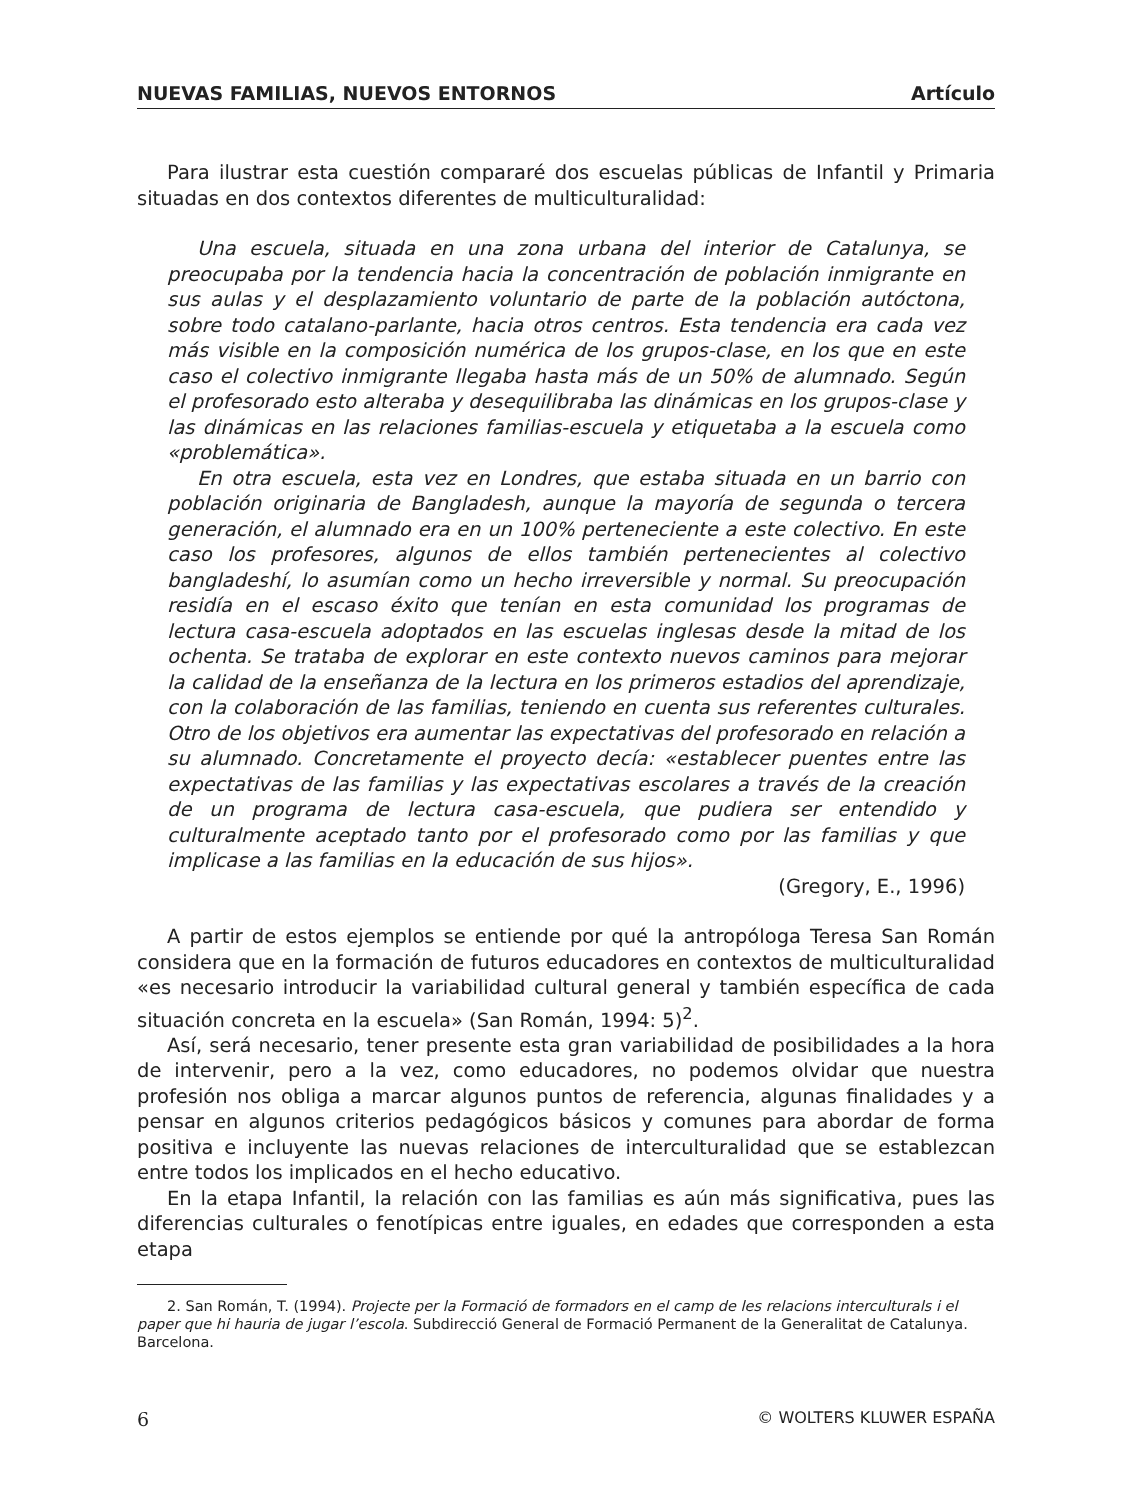NUEVAS FAMILIAS, NUEVOS ENTORNOS Artículo
Para ilustrar esta cuestión compararé dos escuelas públicas de Infantil y Primaria situadas en dos contextos diferentes de multiculturalidad:
Una escuela, situada en una zona urbana del interior de Catalunya, se preocupaba por la tendencia hacia la concentración de población inmigrante en sus aulas y el desplazamiento voluntario de parte de la población autóctona, sobre todo catalano-parlante, hacia otros centros. Esta tendencia era cada vez más visible en la composición numérica de los grupos-clase, en los que en este caso el colectivo inmigrante llegaba hasta más de un 50% de alumnado. Según el profesorado esto alteraba y desequilibraba las dinámicas en los grupos-clase y las dinámicas en las relaciones familias-escuela y etiquetaba a la escuela como «problemática».
En otra escuela, esta vez en Londres, que estaba situada en un barrio con población originaria de Bangladesh, aunque la mayoría de segunda o tercera generación, el alumnado era en un 100% perteneciente a este colectivo. En este caso los profesores, algunos de ellos también pertenecientes al colectivo bangladeshí, lo asumían como un hecho irreversible y normal. Su preocupación residía en el escaso éxito que tenían en esta comunidad los programas de lectura casa-escuela adoptados en las escuelas inglesas desde la mitad de los ochenta. Se trataba de explorar en este contexto nuevos caminos para mejorar la calidad de la enseñanza de la lectura en los primeros estadios del aprendizaje, con la colaboración de las familias, teniendo en cuenta sus referentes culturales. Otro de los objetivos era aumentar las expectativas del profesorado en relación a su alumnado. Concretamente el proyecto decía: «establecer puentes entre las expectativas de las familias y las expectativas escolares a través de la creación de un programa de lectura casa-escuela, que pudiera ser entendido y culturalmente aceptado tanto por el profesorado como por las familias y que implicase a las familias en la educación de sus hijos».
(Gregory, E., 1996)
A partir de estos ejemplos se entiende por qué la antropóloga Teresa San Román considera que en la formación de futuros educadores en contextos de multiculturalidad «es necesario introducir la variabilidad cultural general y también específica de cada situación concreta en la escuela» (San Román, 1994: 5)<sup>2</sup>.
Así, será necesario, tener presente esta gran variabilidad de posibilidades a la hora de intervenir, pero a la vez, como educadores, no podemos olvidar que nuestra profesión nos obliga a marcar algunos puntos de referencia, algunas finalidades y a pensar en algunos criterios pedagógicos básicos y comunes para abordar de forma positiva e incluyente las nuevas relaciones de interculturalidad que se establezcan entre todos los implicados en el hecho educativo.
En la etapa Infantil, la relación con las familias es aún más significativa, pues las diferencias culturales o fenotípicas entre iguales, en edades que corresponden a esta etapa
2. San Román, T. (1994). Projecte per la Formació de formadors en el camp de les relacions interculturals i el paper que hi hauria de jugar l’escola. Subdirecció General de Formació Permanent de la Generalitat de Catalunya. Barcelona.
6 © WOLTERS KLUWER ESPAÑA